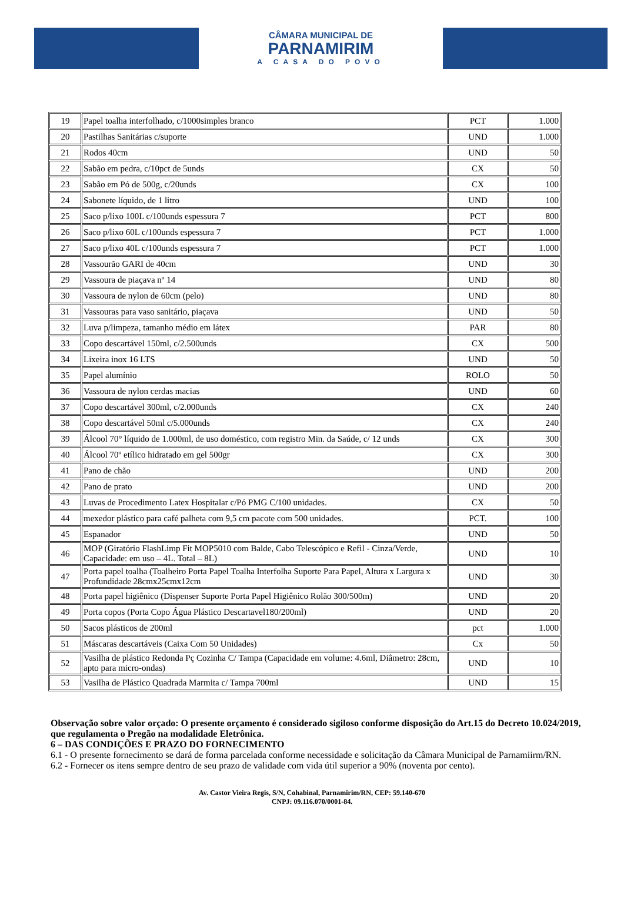CÂMARA MUNICIPAL DE
PARNAMIRIM
A CASA DO POVO
| 19 | Papel toalha interfolhado, c/1000simples branco | PCT | 1.000 |
| 20 | Pastilhas Sanitárias c/suporte | UND | 1.000 |
| 21 | Rodos 40cm | UND | 50 |
| 22 | Sabão em pedra, c/10pct de 5unds | CX | 50 |
| 23 | Sabão em Pó de 500g, c/20unds | CX | 100 |
| 24 | Sabonete líquido, de 1 litro | UND | 100 |
| 25 | Saco p/lixo 100L c/100unds espessura 7 | PCT | 800 |
| 26 | Saco p/lixo 60L c/100unds espessura 7 | PCT | 1.000 |
| 27 | Saco p/lixo 40L c/100unds espessura 7 | PCT | 1.000 |
| 28 | Vassourão GARI de 40cm | UND | 30 |
| 29 | Vassoura de piaçava nº 14 | UND | 80 |
| 30 | Vassoura de nylon de 60cm (pelo) | UND | 80 |
| 31 | Vassouras para vaso sanitário, piaçava | UND | 50 |
| 32 | Luva p/limpeza, tamanho médio em látex | PAR | 80 |
| 33 | Copo descartável 150ml, c/2.500unds | CX | 500 |
| 34 | Lixeira inox 16 LTS | UND | 50 |
| 35 | Papel alumínio | ROLO | 50 |
| 36 | Vassoura de nylon cerdas macias | UND | 60 |
| 37 | Copo descartável 300ml, c/2.000unds | CX | 240 |
| 38 | Copo descartável 50ml c/5.000unds | CX | 240 |
| 39 | Álcool 70° líquido de 1.000ml, de uso doméstico, com registro Min. da Saúde, c/ 12 unds | CX | 300 |
| 40 | Álcool 70º etílico hidratado em gel 500gr | CX | 300 |
| 41 | Pano de chão | UND | 200 |
| 42 | Pano de prato | UND | 200 |
| 43 | Luvas de Procedimento Latex Hospitalar c/Pó PMG C/100 unidades. | CX | 50 |
| 44 | mexedor plástico para café palheta com 9,5 cm pacote com 500 unidades. | PCT. | 100 |
| 45 | Espanador | UND | 50 |
| 46 | MOP (Giratório FlashLimp Fit MOP5010 com Balde, Cabo Telescópico e Refil - Cinza/Verde, Capacidade: em uso – 4L. Total – 8L) | UND | 10 |
| 47 | Porta papel toalha (Toalheiro Porta Papel Toalha Interfolha Suporte Para Papel, Altura x Largura x Profundidade 28cmx25cmx12cm | UND | 30 |
| 48 | Porta papel higiênico (Dispenser Suporte Porta Papel Higiênico Rolão 300/500m) | UND | 20 |
| 49 | Porta copos (Porta Copo Água Plástico Descartavel180/200ml) | UND | 20 |
| 50 | Sacos plásticos de 200ml | pct | 1.000 |
| 51 | Máscaras descartáveis (Caixa Com 50 Unidades) | Cx | 50 |
| 52 | Vasilha de plástico Redonda Pç Cozinha C/ Tampa (Capacidade em volume: 4.6ml, Diâmetro: 28cm, apto para micro-ondas) | UND | 10 |
| 53 | Vasilha de Plástico Quadrada Marmita c/ Tampa 700ml | UND | 15 |
Observação sobre valor orçado: O presente orçamento é considerado sigiloso conforme disposição do Art.15 do Decreto 10.024/2019, que regulamenta o Pregão na modalidade Eletrônica.
6 – DAS CONDIÇÕES E PRAZO DO FORNECIMENTO
6.1 - O presente fornecimento se dará de forma parcelada conforme necessidade e solicitação da Câmara Municipal de Parnamiirm/RN.
6.2 - Fornecer os itens sempre dentro de seu prazo de validade com vida útil superior a 90% (noventa por cento).
Av. Castor Vieira Regis, S/N, Cohabinal, Parnamirim/RN, CEP: 59.140-670
CNPJ: 09.116.070/0001-84.